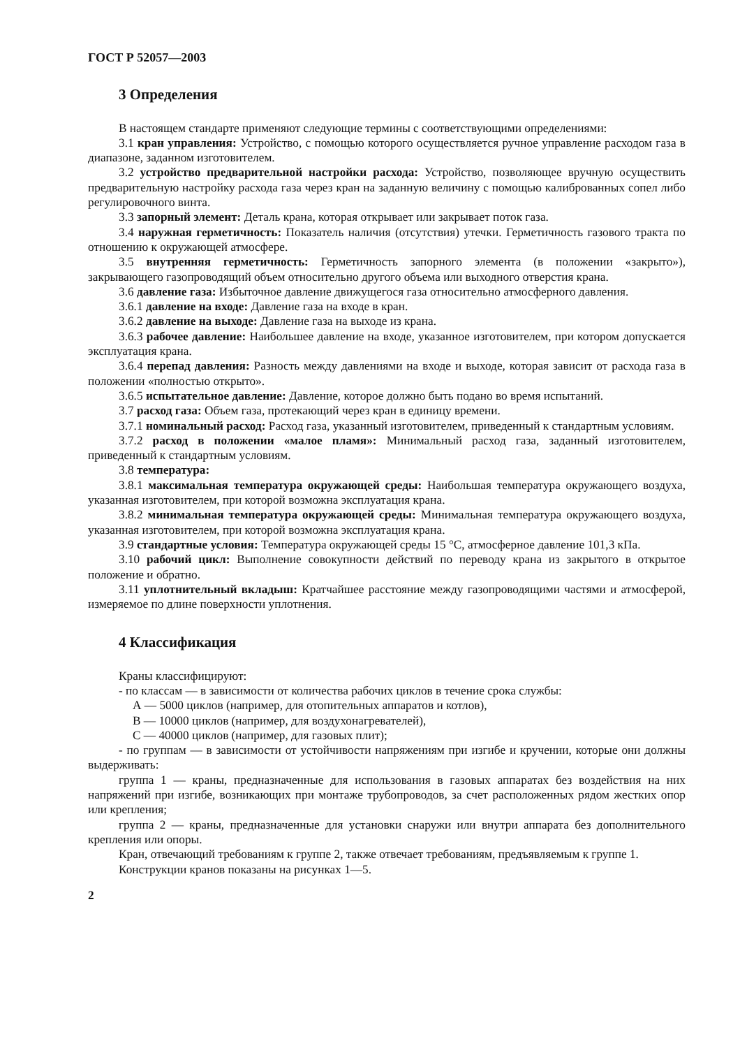ГОСТ Р 52057—2003
3 Определения
В настоящем стандарте применяют следующие термины с соответствующими определениями:
3.1 кран управления: Устройство, с помощью которого осуществляется ручное управление расходом газа в диапазоне, заданном изготовителем.
3.2 устройство предварительной настройки расхода: Устройство, позволяющее вручную осуществить предварительную настройку расхода газа через кран на заданную величину с помощью калиброванных сопел либо регулировочного винта.
3.3 запорный элемент: Деталь крана, которая открывает или закрывает поток газа.
3.4 наружная герметичность: Показатель наличия (отсутствия) утечки. Герметичность газового тракта по отношению к окружающей атмосфере.
3.5 внутренняя герметичность: Герметичность запорного элемента (в положении «закрыто»), закрывающего газопроводящий объем относительно другого объема или выходного отверстия крана.
3.6 давление газа: Избыточное давление движущегося газа относительно атмосферного давления.
3.6.1 давление на входе: Давление газа на входе в кран.
3.6.2 давление на выходе: Давление газа на выходе из крана.
3.6.3 рабочее давление: Наибольшее давление на входе, указанное изготовителем, при котором допускается эксплуатация крана.
3.6.4 перепад давления: Разность между давлениями на входе и выходе, которая зависит от расхода газа в положении «полностью открыто».
3.6.5 испытательное давление: Давление, которое должно быть подано во время испытаний.
3.7 расход газа: Объем газа, протекающий через кран в единицу времени.
3.7.1 номинальный расход: Расход газа, указанный изготовителем, приведенный к стандартным условиям.
3.7.2 расход в положении «малое пламя»: Минимальный расход газа, заданный изготовителем, приведенный к стандартным условиям.
3.8 температура:
3.8.1 максимальная температура окружающей среды: Наибольшая температура окружающего воздуха, указанная изготовителем, при которой возможна эксплуатация крана.
3.8.2 минимальная температура окружающей среды: Минимальная температура окружающего воздуха, указанная изготовителем, при которой возможна эксплуатация крана.
3.9 стандартные условия: Температура окружающей среды 15 °С, атмосферное давление 101,3 кПа.
3.10 рабочий цикл: Выполнение совокупности действий по переводу крана из закрытого в открытое положение и обратно.
3.11 уплотнительный вкладыш: Кратчайшее расстояние между газопроводящими частями и атмосферой, измеряемое по длине поверхности уплотнения.
4 Классификация
Краны классифицируют:
- по классам — в зависимости от количества рабочих циклов в течение срока службы:
А — 5000 циклов (например, для отопительных аппаратов и котлов),
В — 10000 циклов (например, для воздухонагревателей),
С — 40000 циклов (например, для газовых плит);
- по группам — в зависимости от устойчивости напряжениям при изгибе и кручении, которые они должны выдерживать:
группа 1 — краны, предназначенные для использования в газовых аппаратах без воздействия на них напряжений при изгибе, возникающих при монтаже трубопроводов, за счет расположенных рядом жестких опор или крепления;
группа 2 — краны, предназначенные для установки снаружи или внутри аппарата без дополнительного крепления или опоры.
Кран, отвечающий требованиям к группе 2, также отвечает требованиям, предъявляемым к группе 1.
Конструкции кранов показаны на рисунках 1—5.
2